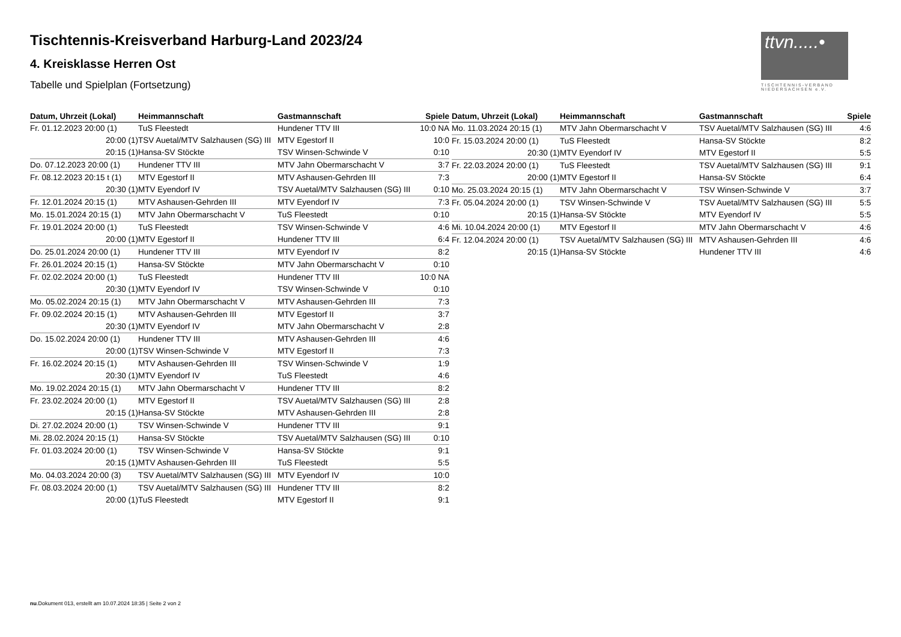ttvn.....•
TISCHTENNIS-VERBAND NIEDERSACHSEN e.V.
Tischtennis-Kreisverband Harburg-Land 2023/24
4. Kreisklasse Herren Ost
Tabelle und Spielplan (Fortsetzung)
| Datum, Uhrzeit (Lokal) | Heimmannschaft | Gastmannschaft | Spiele |
| --- | --- | --- | --- |
| Fr. 01.12.2023 20:00 (1) | TuS Fleestedt | Hundener TTV III | 10:0 NA |
| 20:00 (1) | TSV Auetal/MTV Salzhausen (SG) III | MTV Egestorf II | 10:0 |
| 20:15 (1) | Hansa-SV Stöckte | TSV Winsen-Schwinde V | 0:10 |
| Do. 07.12.2023 20:00 (1) | Hundener TTV III | MTV Jahn Obermarschacht V | 3:7 |
| Fr. 08.12.2023 20:15 t (1) | MTV Egestorf II | MTV Ashausen-Gehrden III | 7:3 |
| 20:30 (1) | MTV Eyendorf IV | TSV Auetal/MTV Salzhausen (SG) III | 0:10 |
| Fr. 12.01.2024 20:15 (1) | MTV Ashausen-Gehrden III | MTV Eyendorf IV | 7:3 |
| Mo. 15.01.2024 20:15 (1) | MTV Jahn Obermarschacht V | TuS Fleestedt | 0:10 |
| Fr. 19.01.2024 20:00 (1) | TuS Fleestedt | TSV Winsen-Schwinde V | 4:6 |
| 20:00 (1) | MTV Egestorf II | Hundener TTV III | 6:4 |
| Do. 25.01.2024 20:00 (1) | Hundener TTV III | MTV Eyendorf IV | 8:2 |
| Fr. 26.01.2024 20:15 (1) | Hansa-SV Stöckte | MTV Jahn Obermarschacht V | 0:10 |
| Fr. 02.02.2024 20:00 (1) | TuS Fleestedt | Hundener TTV III | 10:0 NA |
| 20:30 (1) | MTV Eyendorf IV | TSV Winsen-Schwinde V | 0:10 |
| Mo. 05.02.2024 20:15 (1) | MTV Jahn Obermarschacht V | MTV Ashausen-Gehrden III | 7:3 |
| Fr. 09.02.2024 20:15 (1) | MTV Ashausen-Gehrden III | MTV Egestorf II | 3:7 |
| 20:30 (1) | MTV Eyendorf IV | MTV Jahn Obermarschacht V | 2:8 |
| Do. 15.02.2024 20:00 (1) | Hundener TTV III | MTV Ashausen-Gehrden III | 4:6 |
| 20:00 (1) | TSV Winsen-Schwinde V | MTV Egestorf II | 7:3 |
| Fr. 16.02.2024 20:15 (1) | MTV Ashausen-Gehrden III | TSV Winsen-Schwinde V | 1:9 |
| 20:30 (1) | MTV Eyendorf IV | TuS Fleestedt | 4:6 |
| Mo. 19.02.2024 20:15 (1) | MTV Jahn Obermarschacht V | Hundener TTV III | 8:2 |
| Fr. 23.02.2024 20:00 (1) | MTV Egestorf II | TSV Auetal/MTV Salzhausen (SG) III | 2:8 |
| 20:15 (1) | Hansa-SV Stöckte | MTV Ashausen-Gehrden III | 2:8 |
| Di. 27.02.2024 20:00 (1) | TSV Winsen-Schwinde V | Hundener TTV III | 9:1 |
| Mi. 28.02.2024 20:15 (1) | Hansa-SV Stöckte | TSV Auetal/MTV Salzhausen (SG) III | 0:10 |
| Fr. 01.03.2024 20:00 (1) | TSV Winsen-Schwinde V | Hansa-SV Stöckte | 9:1 |
| 20:15 (1) | MTV Ashausen-Gehrden III | TuS Fleestedt | 5:5 |
| Mo. 04.03.2024 20:00 (3) | TSV Auetal/MTV Salzhausen (SG) III | MTV Eyendorf IV | 10:0 |
| Fr. 08.03.2024 20:00 (1) | TSV Auetal/MTV Salzhausen (SG) III | Hundener TTV III | 8:2 |
| 20:00 (1) | TuS Fleestedt | MTV Egestorf II | 9:1 |
| Datum, Uhrzeit (Lokal) | Heimmannschaft | Gastmannschaft | Spiele |
| --- | --- | --- | --- |
| Mo. 11.03.2024 20:15 (1) | MTV Jahn Obermarschacht V | TSV Auetal/MTV Salzhausen (SG) III | 4:6 |
| Fr. 15.03.2024 20:00 (1) | TuS Fleestedt | Hansa-SV Stöckte | 8:2 |
| 20:30 (1) | MTV Eyendorf IV | MTV Egestorf II | 5:5 |
| Fr. 22.03.2024 20:00 (1) | TuS Fleestedt | TSV Auetal/MTV Salzhausen (SG) III | 9:1 |
| 20:00 (1) | MTV Egestorf II | Hansa-SV Stöckte | 6:4 |
| Mo. 25.03.2024 20:15 (1) | MTV Jahn Obermarschacht V | TSV Winsen-Schwinde V | 3:7 |
| Fr. 05.04.2024 20:00 (1) | TSV Winsen-Schwinde V | TSV Auetal/MTV Salzhausen (SG) III | 5:5 |
| 20:15 (1) | Hansa-SV Stöckte | MTV Eyendorf IV | 5:5 |
| Mi. 10.04.2024 20:00 (1) | MTV Egestorf II | MTV Jahn Obermarschacht V | 4:6 |
| Fr. 12.04.2024 20:00 (1) | TSV Auetal/MTV Salzhausen (SG) III | MTV Ashausen-Gehrden III | 4:6 |
| 20:15 (1) | Hansa-SV Stöckte | Hundener TTV III | 4:6 |
nu.Dokument 013, erstellt am 10.07.2024 18:35 | Seite 2 von 2